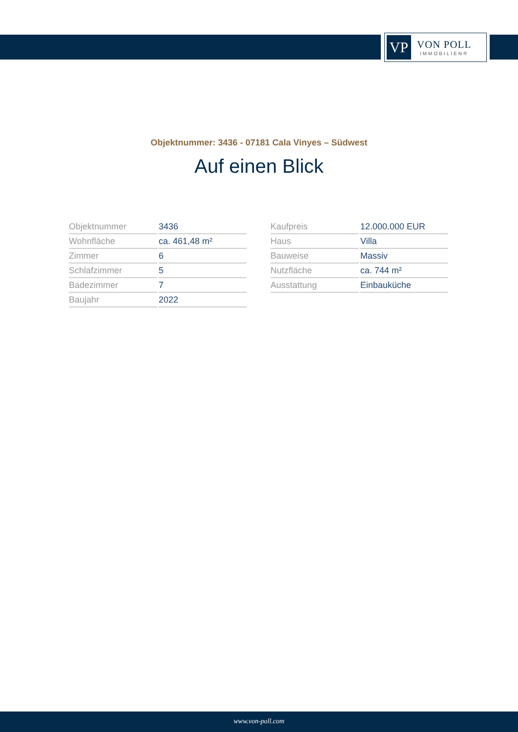VP
VON POLL
IMMOBILIEN®
Objektnummer: 3436 - 07181 Cala Vinyes – Südwest
Auf einen Blick
| Objektnummer | 3436 |
| Wohnfläche | ca. 461,48 m² |
| Zimmer | 6 |
| Schlafzimmer | 5 |
| Badezimmer | 7 |
| Baujahr | 2022 |
| Kaufpreis | 12.000.000 EUR |
| Haus | Villa |
| Bauweise | Massiv |
| Nutzfläche | ca. 744 m² |
| Ausstattung | Einbauküche |
www.von-poll.com